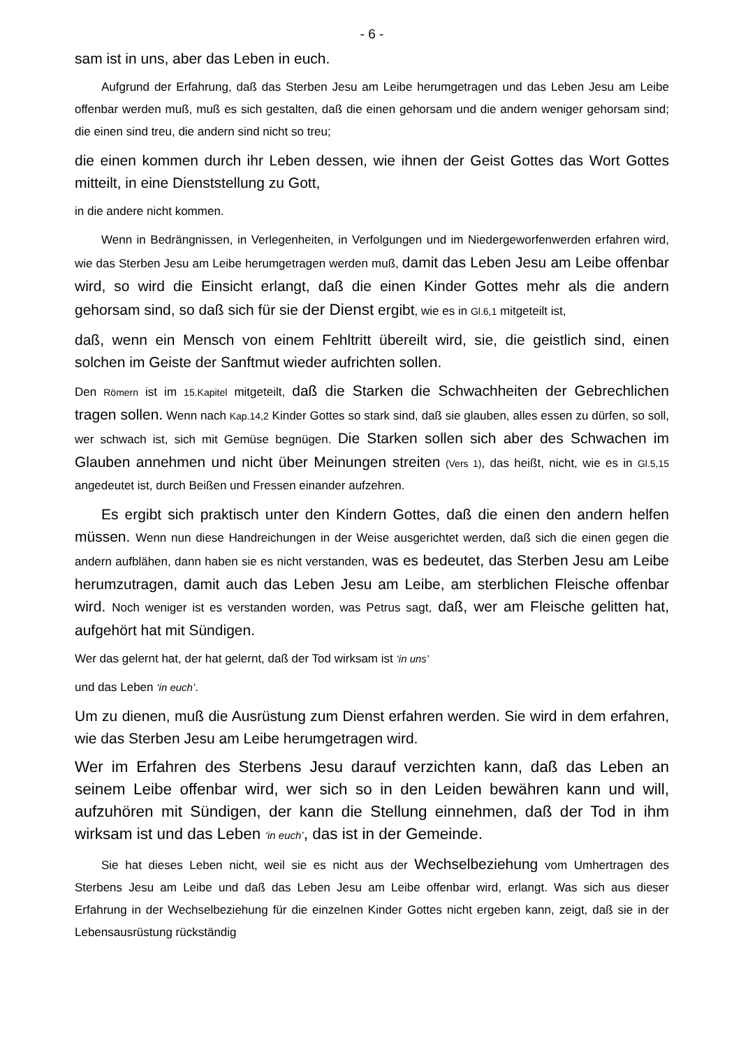- 6 -
sam ist in uns, aber das Leben in euch.
Aufgrund der Erfahrung, daß das Sterben Jesu am Leibe herumgetragen und das Leben Jesu am Leibe offenbar werden muß, muß es sich gestalten, daß die einen gehorsam und die andern weniger gehorsam sind; die einen sind treu, die andern sind nicht so treu;
die einen kommen durch ihr Leben dessen, wie ihnen der Geist Gottes das Wort Gottes mitteilt, in eine Dienststellung zu Gott,
in die andere nicht kommen.
Wenn in Bedrängnissen, in Verlegenheiten, in Verfolgungen und im Niedergeworfenwerden erfahren wird, wie das Sterben Jesu am Leibe herumgetragen werden muß, damit das Leben Jesu am Leibe offenbar wird, so wird die Einsicht erlangt, daß die einen Kinder Gottes mehr als die andern gehorsam sind, so daß sich für sie der Dienst ergibt, wie es in Gl.6,1 mitgeteilt ist,
daß, wenn ein Mensch von einem Fehltritt übereilt wird, sie, die geistlich sind, einen solchen im Geiste der Sanftmut wieder aufrichten sollen.
Den Römern ist im 15.Kapitel mitgeteilt, daß die Starken die Schwachheiten der Gebrechlichen tragen sollen. Wenn nach Kap.14,2 Kinder Gottes so stark sind, daß sie glauben, alles essen zu dürfen, so soll, wer schwach ist, sich mit Gemüse begnügen. Die Starken sollen sich aber des Schwachen im Glauben annehmen und nicht über Meinungen streiten (Vers 1), das heißt, nicht, wie es in Gl.5,15 angedeutet ist, durch Beißen und Fressen einander aufzehren.
Es ergibt sich praktisch unter den Kindern Gottes, daß die einen den andern helfen müssen. Wenn nun diese Handreichungen in der Weise ausgerichtet werden, daß sich die einen gegen die andern aufblähen, dann haben sie es nicht verstanden, was es bedeutet, das Sterben Jesu am Leibe herumzutragen, damit auch das Leben Jesu am Leibe, am sterblichen Fleische offenbar wird. Noch weniger ist es verstanden worden, was Petrus sagt, daß, wer am Fleische gelitten hat, aufgehört hat mit Sündigen.
Wer das gelernt hat, der hat gelernt, daß der Tod wirksam ist ‘in uns’
und das Leben ‘in euch’.
Um zu dienen, muß die Ausrüstung zum Dienst erfahren werden. Sie wird in dem erfahren, wie das Sterben Jesu am Leibe herumgetragen wird.
Wer im Erfahren des Sterbens Jesu darauf verzichten kann, daß das Leben an seinem Leibe offenbar wird, wer sich so in den Leiden bewähren kann und will, aufzuhören mit Sündigen, der kann die Stellung einnehmen, daß der Tod in ihm wirksam ist und das Leben ‘in euch’, das ist in der Gemeinde.
Sie hat dieses Leben nicht, weil sie es nicht aus der Wechselbeziehung vom Umhertragen des Sterbens Jesu am Leibe und daß das Leben Jesu am Leibe offenbar wird, erlangt. Was sich aus dieser Erfahrung in der Wechselbeziehung für die einzelnen Kinder Gottes nicht ergeben kann, zeigt, daß sie in der Lebensausrüstung rückständig